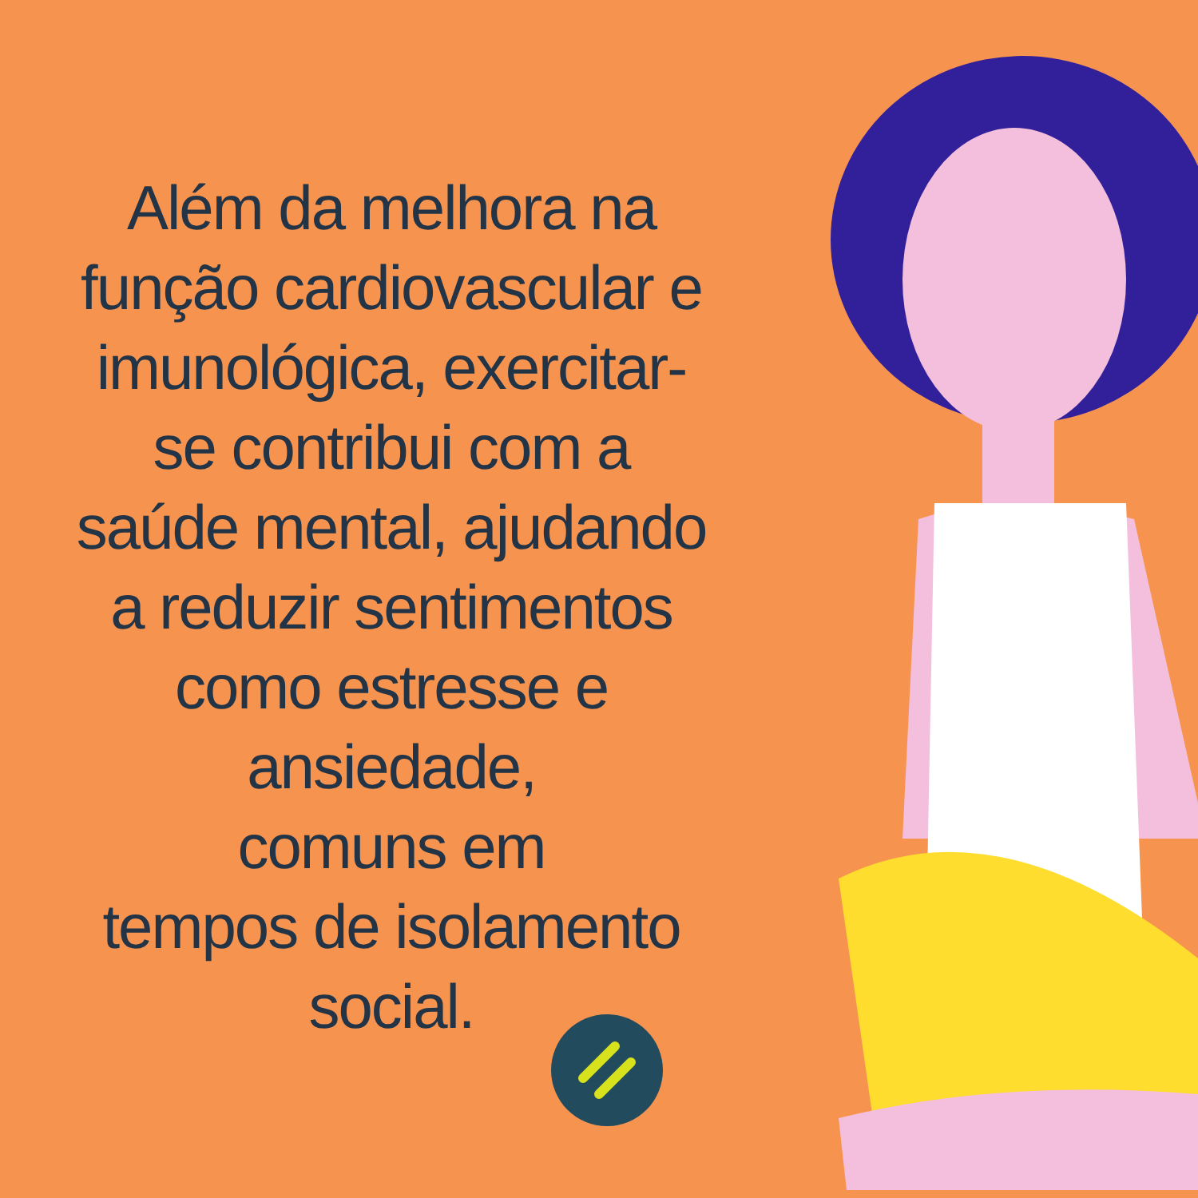Além da melhora na função cardiovascular e imunológica, exercitar-se contribui com a saúde mental, ajudando a reduzir sentimentos como estresse e ansiedade,
comuns em
tempos de isolamento social.